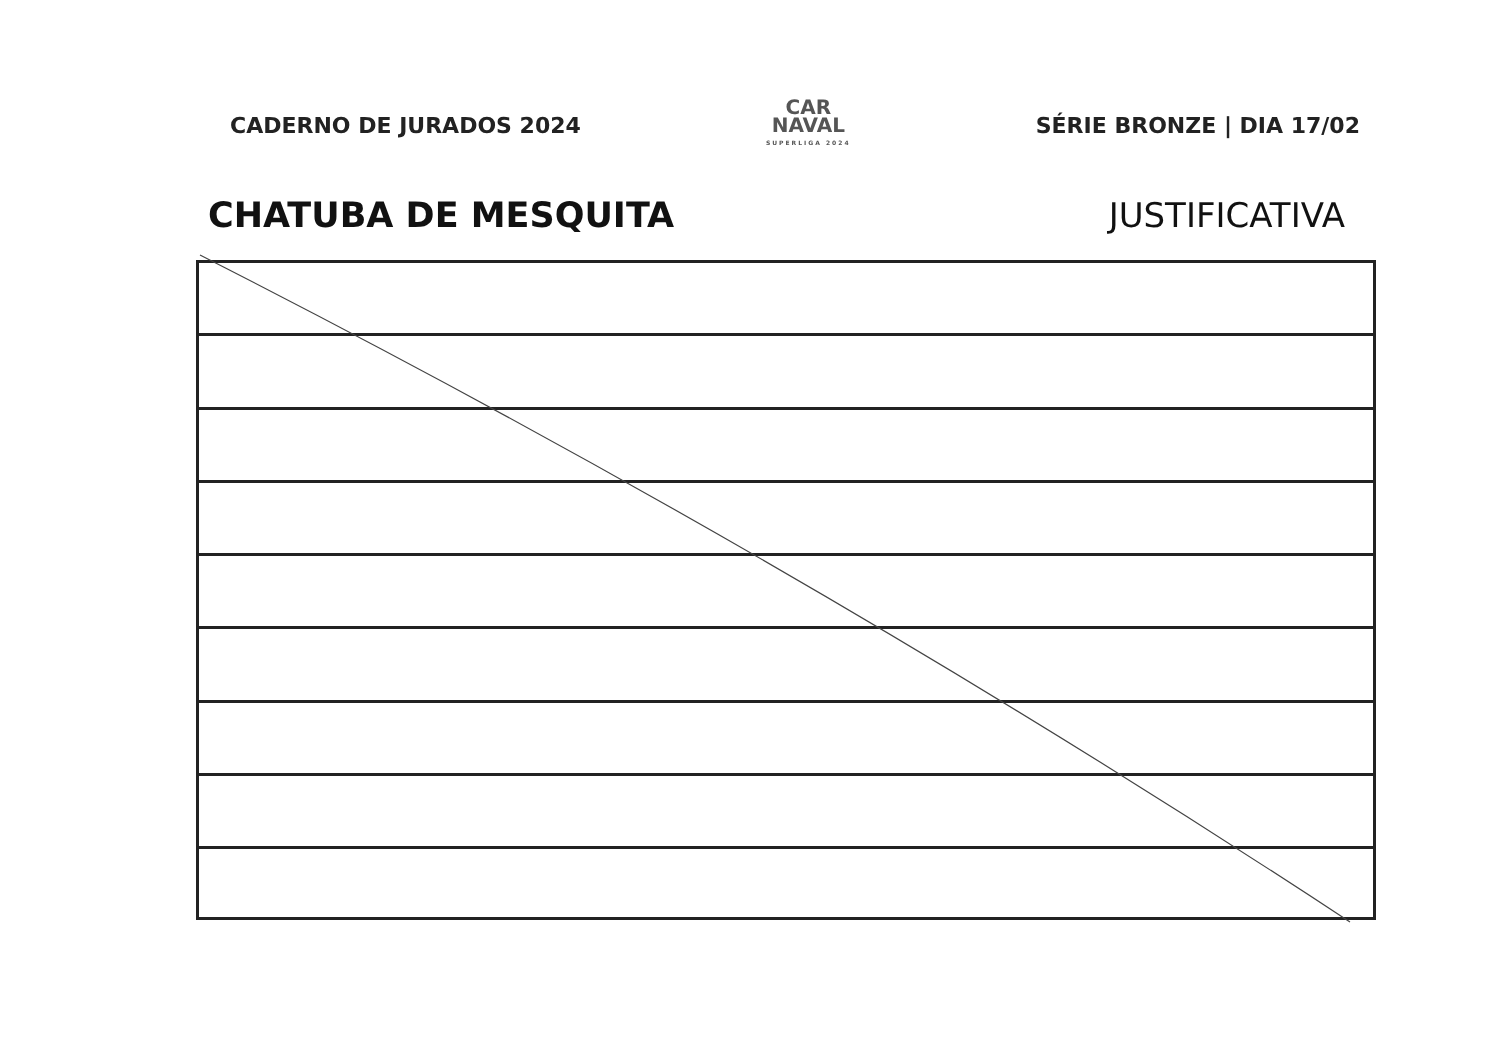CADERNO DE JURADOS 2024
CAR
NAVAL
SUPERLIGA 2024
SÉRIE BRONZE | DIA 17/02
CHATUBA DE MESQUITA JUSTIFICATIVA